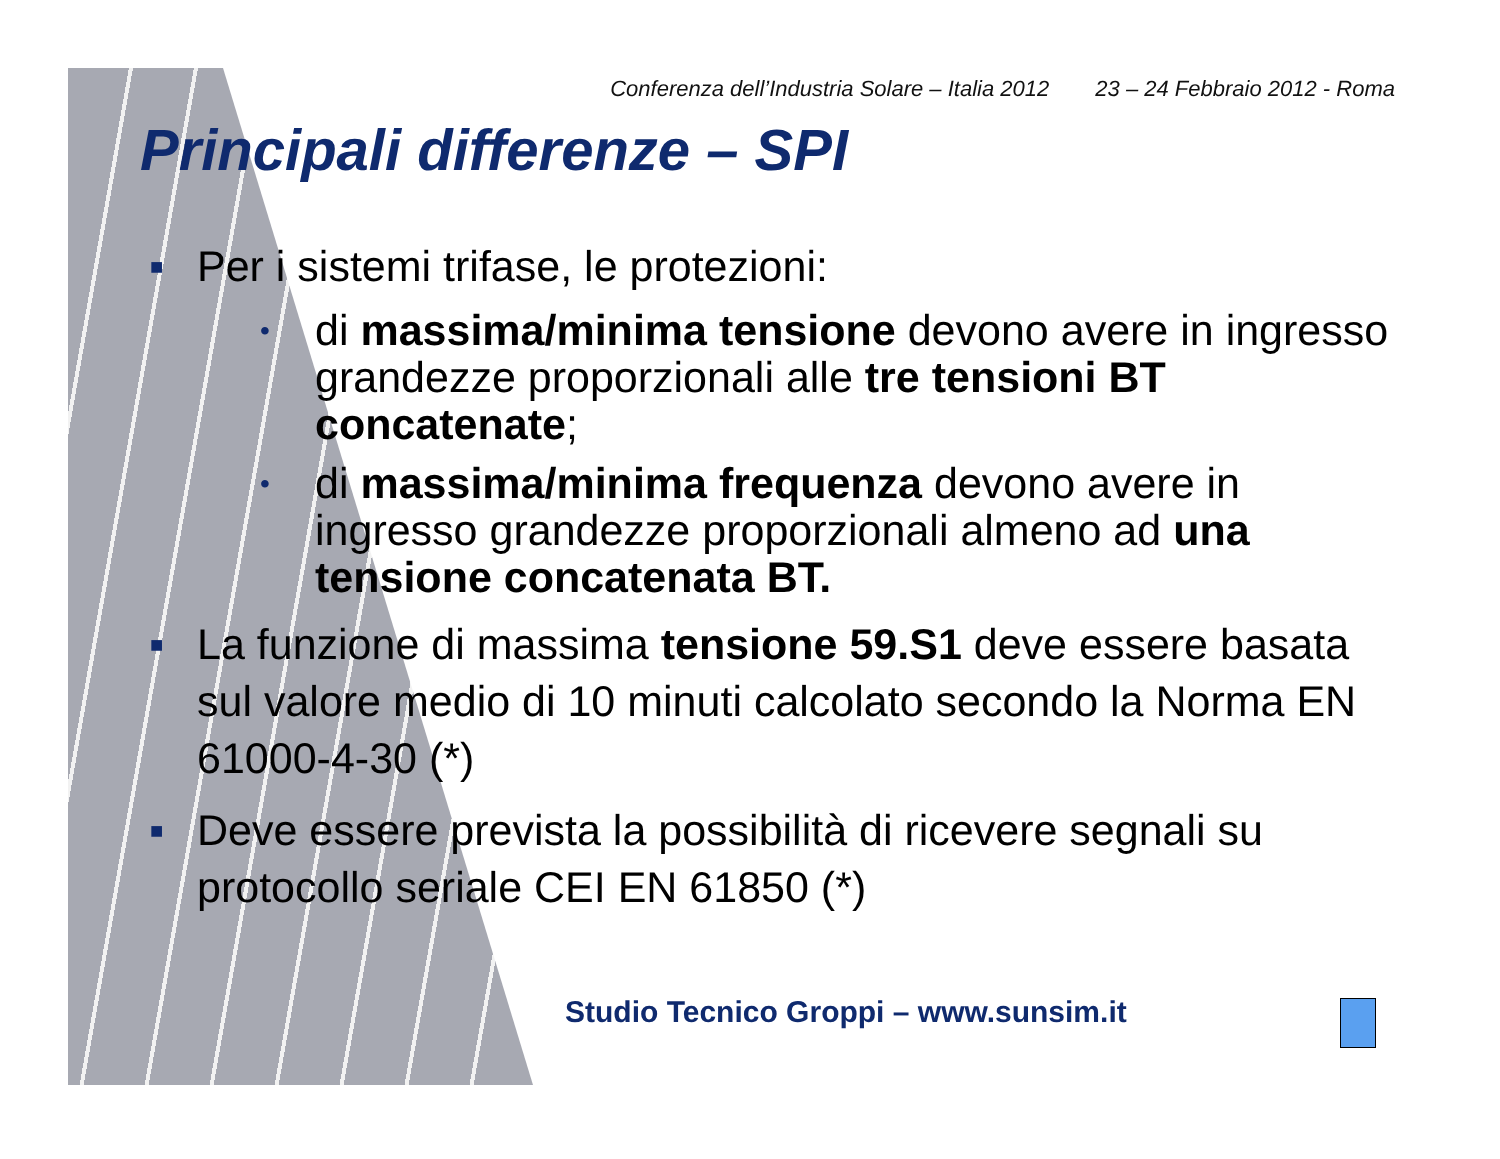Conferenza dell’Industria Solare – Italia 2012 23 – 24 Febbraio 2012 - Roma
Principali differenze – SPI
■ Per i sistemi trifase, le protezioni:
• di massima/minima tensione devono avere in ingresso grandezze proporzionali alle tre tensioni BT concatenate;
• di massima/minima frequenza devono avere in ingresso grandezze proporzionali almeno ad una tensione concatenata BT.
■ La funzione di massima tensione 59.S1 deve essere basata sul valore medio di 10 minuti calcolato secondo la Norma EN 61000-4-30 (*)
■ Deve essere prevista la possibilità di ricevere segnali su protocollo seriale CEI EN 61850 (*)
Studio Tecnico Groppi – www.sunsim.it